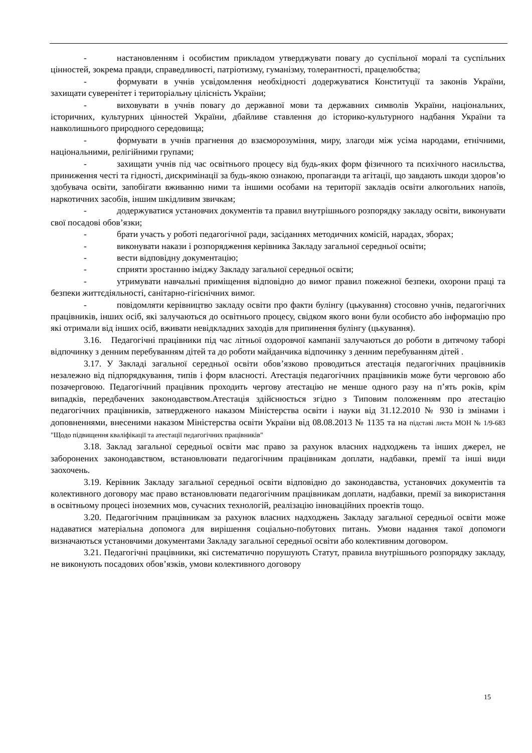- настановленням і особистим прикладом утверджувати повагу до суспільної моралі та суспільних цінностей, зокрема правди, справедливості, патріотизму, гуманізму, толерантності, працелюбства;
- формувати в учнів усвідомлення необхідності додержуватися Конституції та законів України, захищати суверенітет і територіальну цілісність України;
- виховувати в учнів повагу до державної мови та державних символів України, національних, історичних, культурних цінностей України, дбайливе ставлення до історико-культурного надбання України та навколишнього природного середовища;
- формувати в учнів прагнення до взаєморозуміння, миру, злагоди між усіма народами, етнічними, національними, релігійними групами;
- захищати учнів під час освітнього процесу від будь-яких форм фізичного та психічного насильства, приниження честі та гідності, дискримінації за будь-якою ознакою, пропаганди та агітації, що завдають шкоди здоров’ю здобувача освіти, запобігати вживанню ними та іншими особами на території закладів освіти алкогольних напоїв, наркотичних засобів, іншим шкідливим звичкам;
- додержуватися установчих документів та правил внутрішнього розпорядку закладу освіти, виконувати свої посадові обов’язки;
- брати участь у роботі педагогічної ради, засіданнях методичних комісій, нарадах, зборах;
- виконувати накази і розпорядження керівника Закладу загальної середньої освіти;
- вести відповідну документацію;
- сприяти зростанню іміджу Закладу загальної середньої освіти;
- утримувати навчальні приміщення відповідно до вимог правил пожежної безпеки, охорони праці та безпеки життєдіяльності, санітарно-гігієнічних вимог.
- повідомляти керівництво закладу освіти про факти булінгу (цькування) стосовно учнів, педагогічних працівників, інших осіб, які залучаються до освітнього процесу, свідком якого вони були особисто або інформацію про які отримали від інших осіб, вживати невідкладних заходів для припинення булінгу (цькування).
3.16. Педагогічні працівники під час літньої оздоровчої кампанії залучаються до роботи в дитячому таборі відпочинку з денним перебуванням дітей та до роботи майданчика відпочинку з денним перебуванням дітей .
3.17. У Закладі загальної середньої освіти обов’язково проводиться атестація педагогічних працівників незалежно від підпорядкування, типів і форм власності. Атестація педагогічних працівників може бути черговою або позачерговою. Педагогічний працівник проходить чергову атестацію не менше одного разу на п’ять років, крім випадків, передбачених законодавством.Атестація здійснюється згідно з Типовим положенням про атестацію педагогічних працівників, затвердженого наказом Міністерства освіти і науки від 31.12.2010 № 930 із змінами і доповненнями, внесеними наказом Міністерства освіти України від 08.08.2013 № 1135 та на підставі листа МОН № 1/9-683 "Щодо підвищення кваліфікації та атестації педагогічних працівників"
3.18. Заклад загальної середньої освіти має право за рахунок власних надходжень та інших джерел, не заборонених законодавством, встановлювати педагогічним працівникам доплати, надбавки, премії та інші види заохочень.
3.19. Керівник Закладу загальної середньої освіти відповідно до законодавства, установчих документів та колективного договору має право встановлювати педагогічним працівникам доплати, надбавки, премії за використання в освітньому процесі іноземних мов, сучасних технологій, реалізацію інноваційних проектів тощо.
3.20. Педагогічним працівникам за рахунок власних надходжень Закладу загальної середньої освіти може надаватися матеріальна допомога для вирішення соціально-побутових питань. Умови надання такої допомоги визначаються установчими документами Закладу загальної середньої освіти або колективним договором.
3.21. Педагогічні працівники, які систематично порушують Статут, правила внутрішнього розпорядку закладу, не виконують посадових обов’язків, умови колективного договору
15